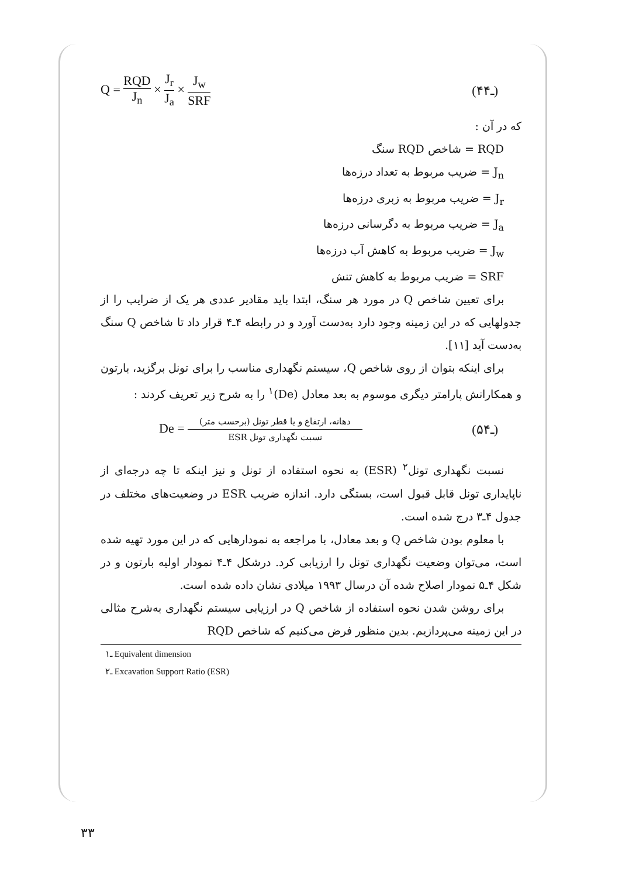Q = RQD J<sub>n</sub> × J<sub>r</sub> J<sub>a</sub> × J<sub>w</sub> SRF (۴ـ۴)
که در آن :
RQD = شاخص RQD سنگ
J<sub>n</sub> = ضریب مربوط به تعداد درزه‌ها
J<sub>r</sub> = ضریب مربوط به زبری درزه‌ها
J<sub>a</sub> = ضریب مربوط به دگرسانی درزه‌ها
J<sub>w</sub> = ضریب مربوط به کاهش آب درزه‌ها
SRF = ضریب مربوط به کاهش تنش
برای تعیین شاخص Q در مورد هر سنگ، ابتدا باید مقادیر عددی هر یک از ضرایب را از جدولهایی که در این زمینه وجود دارد به‌دست آورد و در رابطه ۴ـ۴ قرار داد تا شاخص Q سنگ به‌دست آید [۱۱].
برای اینکه بتوان از روی شاخص Q، سیستم نگهداری مناسب را برای تونل برگزید، بارتون و همکارانش پارامتر دیگری موسوم به بعد معادل (De)<sup>۱</sup> را به شرح زیر تعریف کردند :
De = دهانه، ارتفاع و یا قطر تونل (برحسب متر) نسبت نگهداری تونل ESR (۵ـ۴)
نسبت نگهداری تونل<sup>۲</sup> (ESR) به نحوه استفاده از تونل و نیز اینکه تا چه درجه‌ای از ناپایداری تونل قابل قبول است، بستگی دارد. اندازه ضریب ESR در وضعیت‌های مختلف در جدول ۴ـ۳ درج شده است.
با معلوم بودن شاخص Q و بعد معادل، با مراجعه به نمودارهایی که در این مورد تهیه شده است، می‌توان وضعیت نگهداری تونل را ارزیابی کرد. درشکل ۴ـ۴ نمودار اولیه بارتون و در شکل ۴ـ۵ نمودار اصلاح شده آن درسال ۱۹۹۳ میلادی نشان داده شده است.
برای روشن شدن نحوه استفاده از شاخص Q در ارزیابی سیستم نگهداری به‌شرح مثالی در این زمینه می‌پردازیم. بدین منظور فرض می‌کنیم که شاخص RQD
۱ـ Equivalent dimension
۲ـ Excavation Support Ratio (ESR)
۳۳